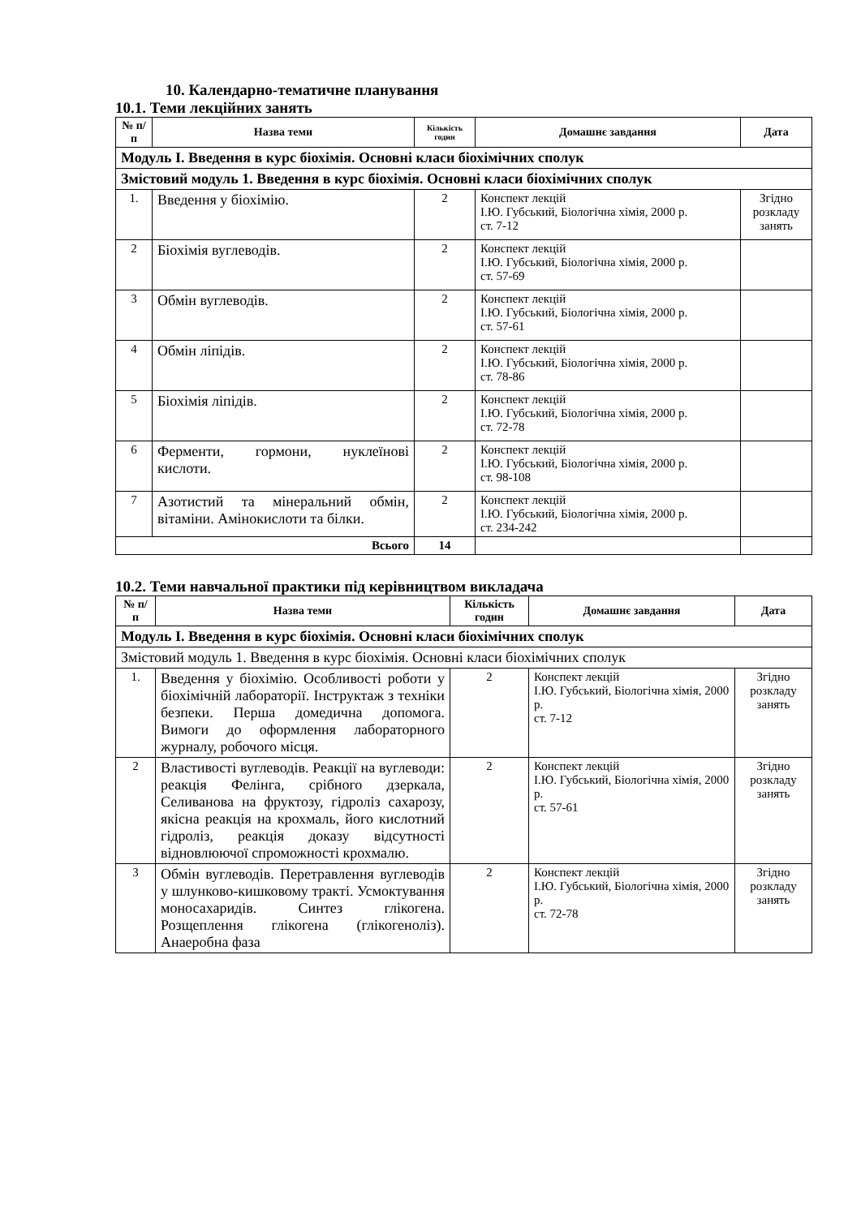10. Календарно-тематичне планування
10.1. Теми лекційних занять
| № п/п | Назва теми | Кількість годин | Домашнє завдання | Дата |
| --- | --- | --- | --- | --- |
| Модуль І. Введення в курс біохімія. Основні класи біохімічних сполук | | | | |
| Змістовий модуль 1. Введення в курс біохімія. Основні класи біохімічних сполук | | | | |
| 1. | Введення у біохімію. | 2 | Конспект лекцій І.Ю. Губський, Біологічна хімія, 2000 р. ст. 7-12 | Згідно розкладу занять |
| 2 | Біохімія вуглеводів. | 2 | Конспект лекцій І.Ю. Губський, Біологічна хімія, 2000 р. ст. 57-69 | |
| 3 | Обмін вуглеводів. | 2 | Конспект лекцій І.Ю. Губський, Біологічна хімія, 2000 р. ст. 57-61 | |
| 4 | Обмін ліпідів. | 2 | Конспект лекцій І.Ю. Губський, Біологічна хімія, 2000 р. ст. 78-86 | |
| 5 | Біохімія ліпідів. | 2 | Конспект лекцій І.Ю. Губський, Біологічна хімія, 2000 р. ст. 72-78 | |
| 6 | Ферменти, гормони, нуклеїнові кислоти. | 2 | Конспект лекцій І.Ю. Губський, Біологічна хімія, 2000 р. ст. 98-108 | |
| 7 | Азотистий та мінеральний обмін, вітаміни. Амінокислоти та білки. | 2 | Конспект лекцій І.Ю. Губський, Біологічна хімія, 2000 р. ст. 234-242 | |
| Всього | | 14 | | |
10.2. Теми навчальної практики під керівництвом викладача
| № п/п | Назва теми | Кількість годин | Домашнє завдання | Дата |
| --- | --- | --- | --- | --- |
| Модуль І. Введення в курс біохімія. Основні класи біохімічних сполук | | | | |
| Змістовий модуль 1. Введення в курс біохімія. Основні класи біохімічних сполук | | | | |
| 1. | Введення у біохімію. Особливості роботи у біохімічній лабораторії. Інструктаж з техніки безпеки. Перша домедична допомога. Вимоги до оформлення лабораторного журналу, робочого місця. | 2 | Конспект лекцій І.Ю. Губський, Біологічна хімія, 2000 р. ст. 7-12 | Згідно розкладу занять |
| 2 | Властивості вуглеводів. Реакції на вуглеводи: реакція Фелінга, срібного дзеркала, Селиванова на фруктозу, гідроліз сахарозу, якісна реакція на крохмаль, його кислотний гідроліз, реакція доказу відсутності відновлюючої спроможності крохмалю. | 2 | Конспект лекцій І.Ю. Губський, Біологічна хімія, 2000 р. ст. 57-61 | Згідно розкладу занять |
| 3 | Обмін вуглеводів. Перетравлення вуглеводів у шлунково-кишковому тракті. Усмоктування моносахаридів. Синтез глікогена. Розщеплення глікогена (глікогеноліз). Анаеробна фаза | 2 | Конспект лекцій І.Ю. Губський, Біологічна хімія, 2000 р. ст. 72-78 | Згідно розкладу занять |